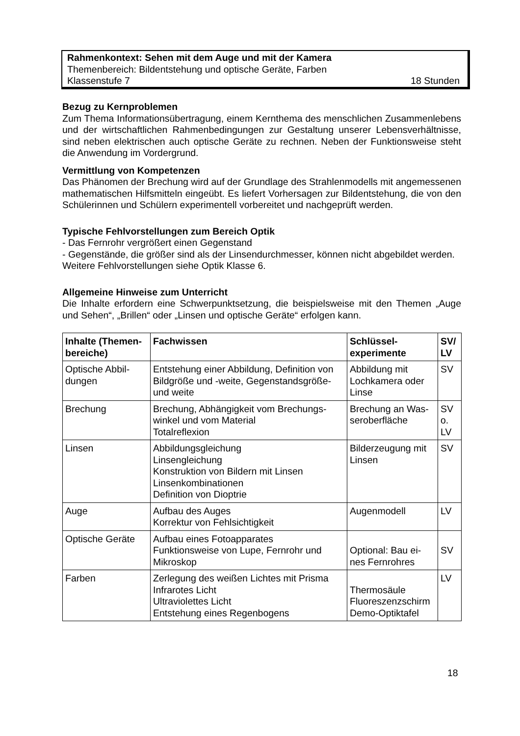Rahmenkontext: Sehen mit dem Auge und mit der Kamera
Themenbereich: Bildentstehung und optische Geräte, Farben
Klassenstufe 7 18 Stunden
Bezug zu Kernproblemen
Zum Thema Informationsübertragung, einem Kernthema des menschlichen Zusammenlebens und der wirtschaftlichen Rahmenbedingungen zur Gestaltung unserer Lebensverhältnisse, sind neben elektrischen auch optische Geräte zu rechnen. Neben der Funktionsweise steht die Anwendung im Vordergrund.
Vermittlung von Kompetenzen
Das Phänomen der Brechung wird auf der Grundlage des Strahlenmodells mit angemessenen mathematischen Hilfsmitteln eingeübt. Es liefert Vorhersagen zur Bildentstehung, die von den Schülerinnen und Schülern experimentell vorbereitet und nachgeprüft werden.
Typische Fehlvorstellungen zum Bereich Optik
- Das Fernrohr vergrößert einen Gegenstand
- Gegenstände, die größer sind als der Linsendurchmesser, können nicht abgebildet werden.
Weitere Fehlvorstellungen siehe Optik Klasse 6.
Allgemeine Hinweise zum Unterricht
Die Inhalte erfordern eine Schwerpunktsetzung, die beispielsweise mit den Themen „Auge und Sehen“, „Brillen“ oder „Linsen und optische Geräte“ erfolgen kann.
| Inhalte (Themen-bereiche) | Fachwissen | Schlüssel-experimente | SV/ LV |
| --- | --- | --- | --- |
| Optische Abbil-dungen | Entstehung einer Abbildung, Definition von Bildgröße und -weite, Gegenstandsgröße- und weite | Abbildung mit Lochkamera oder Linse | SV |
| Brechung | Brechung, Abhängigkeit vom Brechungs-winkel und vom Material Totalreflexion | Brechung an Was-seroberfläche | SV o. LV |
| Linsen | Abbildungsgleichung Linsengleichung Konstruktion von Bildern mit Linsen Linsenkombinationen Definition von Dioptrie | Bilderzeugung mit Linsen | SV |
| Auge | Aufbau des Auges Korrektur von Fehlsichtigkeit | Augenmodell | LV |
| Optische Geräte | Aufbau eines Fotoapparates Funktionsweise von Lupe, Fernrohr und Mikroskop | Optional: Bau ei-nes Fernrohres | SV |
| Farben | Zerlegung des weißen Lichtes mit Prisma Infrarotes Licht Ultraviolettes Licht Entstehung eines Regenbogens | Thermosäule Fluoreszenzschirm Demo-Optiktafel | LV |
18